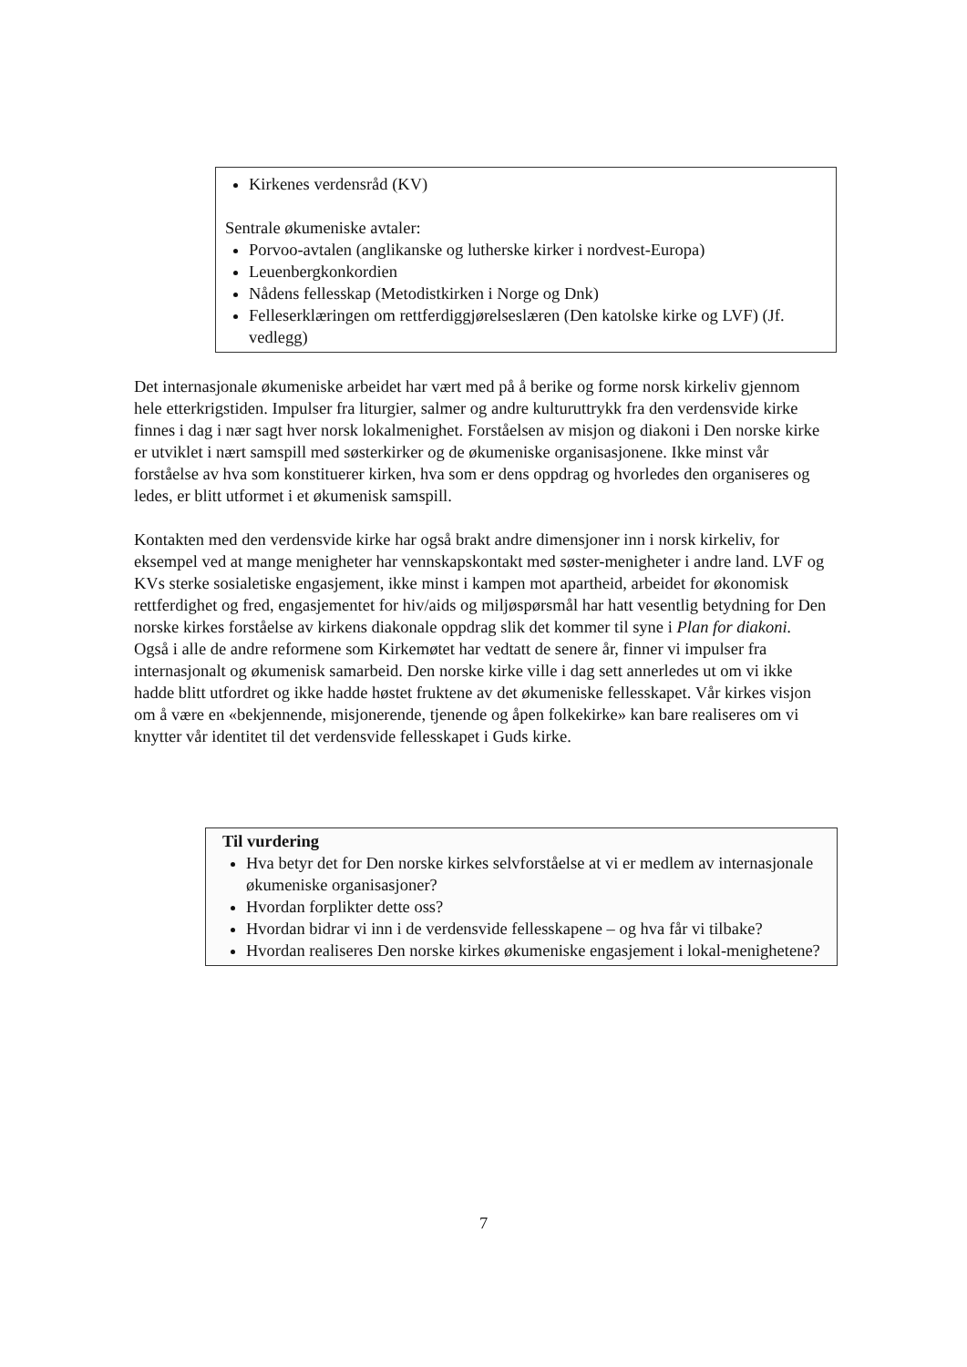Kirkenes verdensråd (KV)
Sentrale økumeniske avtaler:
Porvoo-avtalen (anglikanske og lutherske kirker i nordvest-Europa)
Leuenbergkonkordien
Nådens fellesskap (Metodistkirken i Norge og Dnk)
Felleserklæringen om rettferdiggjørelseslæren (Den katolske kirke og LVF) (Jf. vedlegg)
Det internasjonale økumeniske arbeidet har vært med på å berike og forme norsk kirkeliv gjennom hele etterkrigstiden. Impulser fra liturgier, salmer og andre kulturuttrykk fra den verdensvide kirke finnes i dag i nær sagt hver norsk lokalmenighet. Forståelsen av misjon og diakoni i Den norske kirke er utviklet i nært samspill med søsterkirker og de økumeniske organisasjonene. Ikke minst vår forståelse av hva som konstituerer kirken, hva som er dens oppdrag og hvorledes den organiseres og ledes, er blitt utformet i et økumenisk samspill.
Kontakten med den verdensvide kirke har også brakt andre dimensjoner inn i norsk kirkeliv, for eksempel ved at mange menigheter har vennskapskontakt med søster-menigheter i andre land. LVF og KVs sterke sosialetiske engasjement, ikke minst i kampen mot apartheid, arbeidet for økonomisk rettferdighet og fred, engasjementet for hiv/aids og miljøspørsmål har hatt vesentlig betydning for Den norske kirkes forståelse av kirkens diakonale oppdrag slik det kommer til syne i Plan for diakoni. Også i alle de andre reformene som Kirkemøtet har vedtatt de senere år, finner vi impulser fra internasjonalt og økumenisk samarbeid. Den norske kirke ville i dag sett annerledes ut om vi ikke hadde blitt utfordret og ikke hadde høstet fruktene av det økumeniske fellesskapet. Vår kirkes visjon om å være en «bekjennende, misjonerende, tjenende og åpen folkekirke» kan bare realiseres om vi knytter vår identitet til det verdensvide fellesskapet i Guds kirke.
Til vurdering
Hva betyr det for Den norske kirkes selvforståelse at vi er medlem av internasjonale økumeniske organisasjoner?
Hvordan forplikter dette oss?
Hvordan bidrar vi inn i de verdensvide fellesskapene – og hva får vi tilbake?
Hvordan realiseres Den norske kirkes økumeniske engasjement i lokal-menighetene?
7